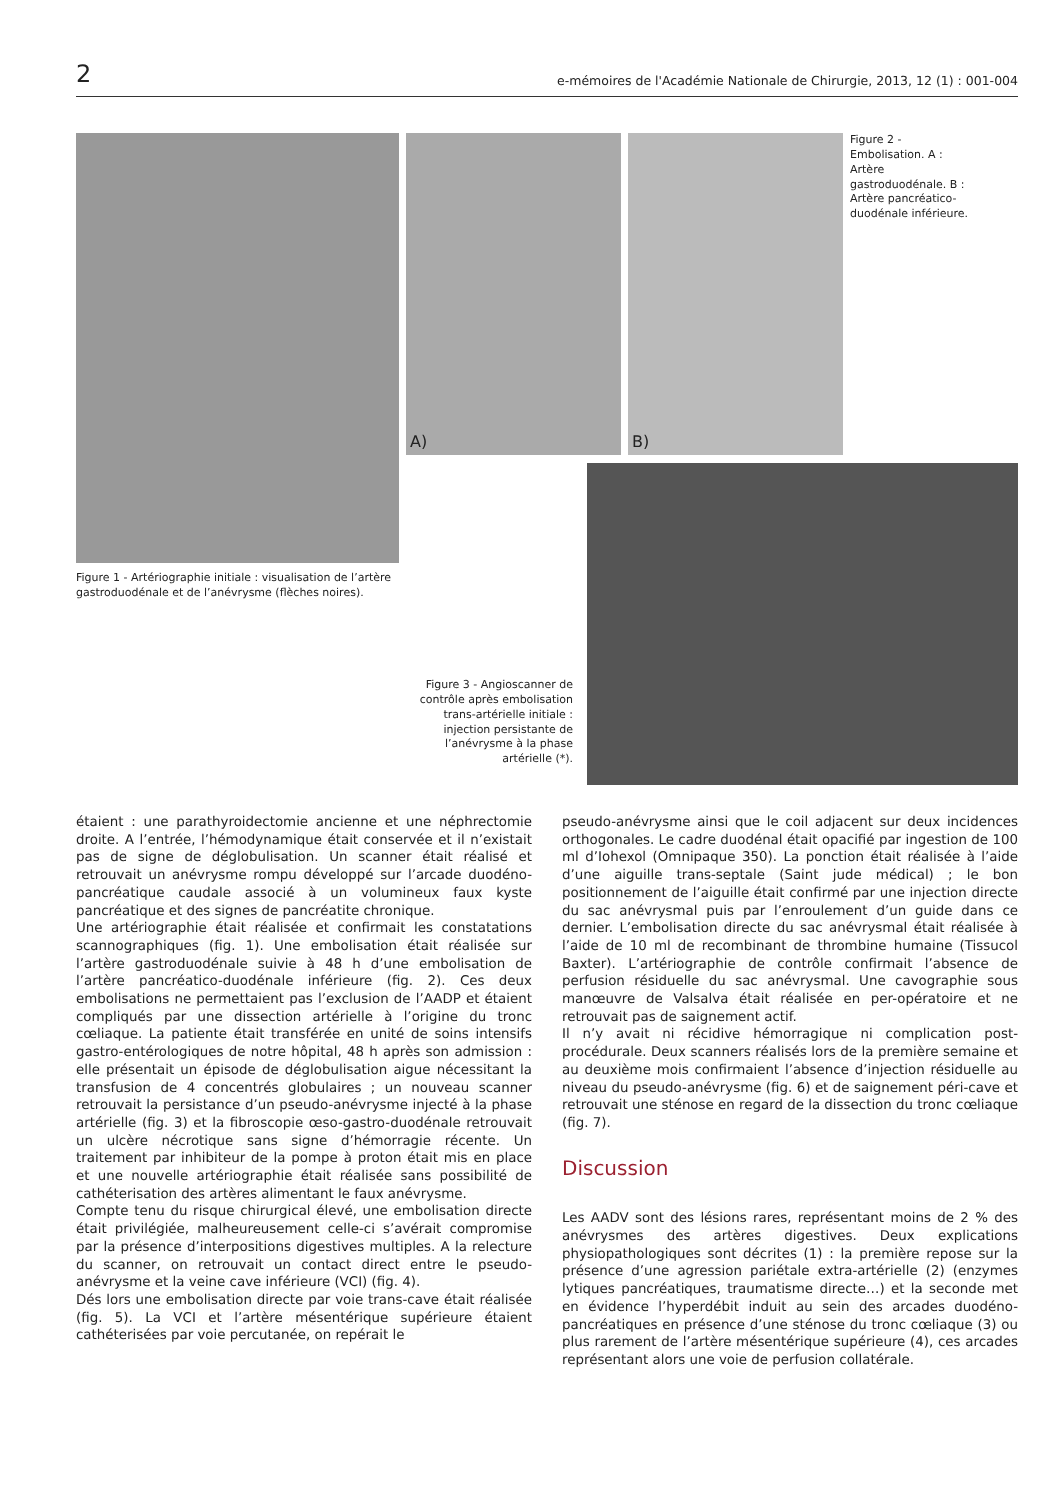2 e-mémoires de l'Académie Nationale de Chirurgie, 2013, 12 (1) : 001-004
Figure 1 - Artériographie initiale : visualisation de l’artère gastroduodénale et de l’anévrysme (flèches noires).
A) B)
Figure 2 - Embolisation. A : Artère gastroduodénale. B : Artère pancréatico-duodénale inférieure.
Figure 3 - Angioscanner de contrôle après embolisation trans-artérielle initiale : injection persistante de l’anévrysme à la phase artérielle (*).
étaient : une parathyroidectomie ancienne et une néphrectomie droite. A l’entrée, l’hémodynamique était conservée et il n’existait pas de signe de déglobulisation. Un scanner était réalisé et retrouvait un anévrysme rompu développé sur l’arcade duodéno-pancréatique caudale associé à un volumineux faux kyste pancréatique et des signes de pancréatite chronique.
Une artériographie était réalisée et confirmait les constatations scannographiques (fig. 1). Une embolisation était réalisée sur l’artère gastroduodénale suivie à 48 h d’une embolisation de l’artère pancréatico-duodénale inférieure (fig. 2). Ces deux embolisations ne permettaient pas l’exclusion de l’AADP et étaient compliqués par une dissection artérielle à l’origine du tronc cœliaque. La patiente était transférée en unité de soins intensifs gastro-entérologiques de notre hôpital, 48 h après son admission : elle présentait un épisode de déglobulisation aigue nécessitant la transfusion de 4 concentrés globulaires ; un nouveau scanner retrouvait la persistance d’un pseudo-anévrysme injecté à la phase artérielle (fig. 3) et la fibroscopie œso-gastro-duodénale retrouvait un ulcère nécrotique sans signe d’hémorragie récente. Un traitement par inhibiteur de la pompe à proton était mis en place et une nouvelle artériographie était réalisée sans possibilité de cathéterisation des artères alimentant le faux anévrysme.
Compte tenu du risque chirurgical élevé, une embolisation directe était privilégiée, malheureusement celle-ci s’avérait compromise par la présence d’interpositions digestives multiples. A la relecture du scanner, on retrouvait un contact direct entre le pseudo-anévrysme et la veine cave inférieure (VCI) (fig. 4).
Dés lors une embolisation directe par voie trans-cave était réalisée (fig. 5). La VCI et l’artère mésentérique supérieure étaient cathéterisées par voie percutanée, on repérait le
pseudo-anévrysme ainsi que le coil adjacent sur deux incidences orthogonales. Le cadre duodénal était opacifié par ingestion de 100 ml d’Iohexol (Omnipaque 350). La ponction était réalisée à l’aide d’une aiguille trans-septale (Saint jude médical) ; le bon positionnement de l’aiguille était confirmé par une injection directe du sac anévrysmal puis par l’enroulement d’un guide dans ce dernier. L’embolisation directe du sac anévrysmal était réalisée à l’aide de 10 ml de recombinant de thrombine humaine (Tissucol Baxter). L’artériographie de contrôle confirmait l’absence de perfusion résiduelle du sac anévrysmal. Une cavographie sous manœuvre de Valsalva était réalisée en per-opératoire et ne retrouvait pas de saignement actif.
Il n’y avait ni récidive hémorragique ni complication post-procédurale. Deux scanners réalisés lors de la première semaine et au deuxième mois confirmaient l’absence d’injection résiduelle au niveau du pseudo-anévrysme (fig. 6) et de saignement péri-cave et retrouvait une sténose en regard de la dissection du tronc cœliaque (fig. 7).
Discussion
Les AADV sont des lésions rares, représentant moins de 2 % des anévrysmes des artères digestives. Deux explications physiopathologiques sont décrites (1) : la première repose sur la présence d’une agression pariétale extra-artérielle (2) (enzymes lytiques pancréatiques, traumatisme directe…) et la seconde met en évidence l’hyperdébit induit au sein des arcades duodéno-pancréatiques en présence d’une sténose du tronc cœliaque (3) ou plus rarement de l’artère mésentérique supérieure (4), ces arcades représentant alors une voie de perfusion collatérale.